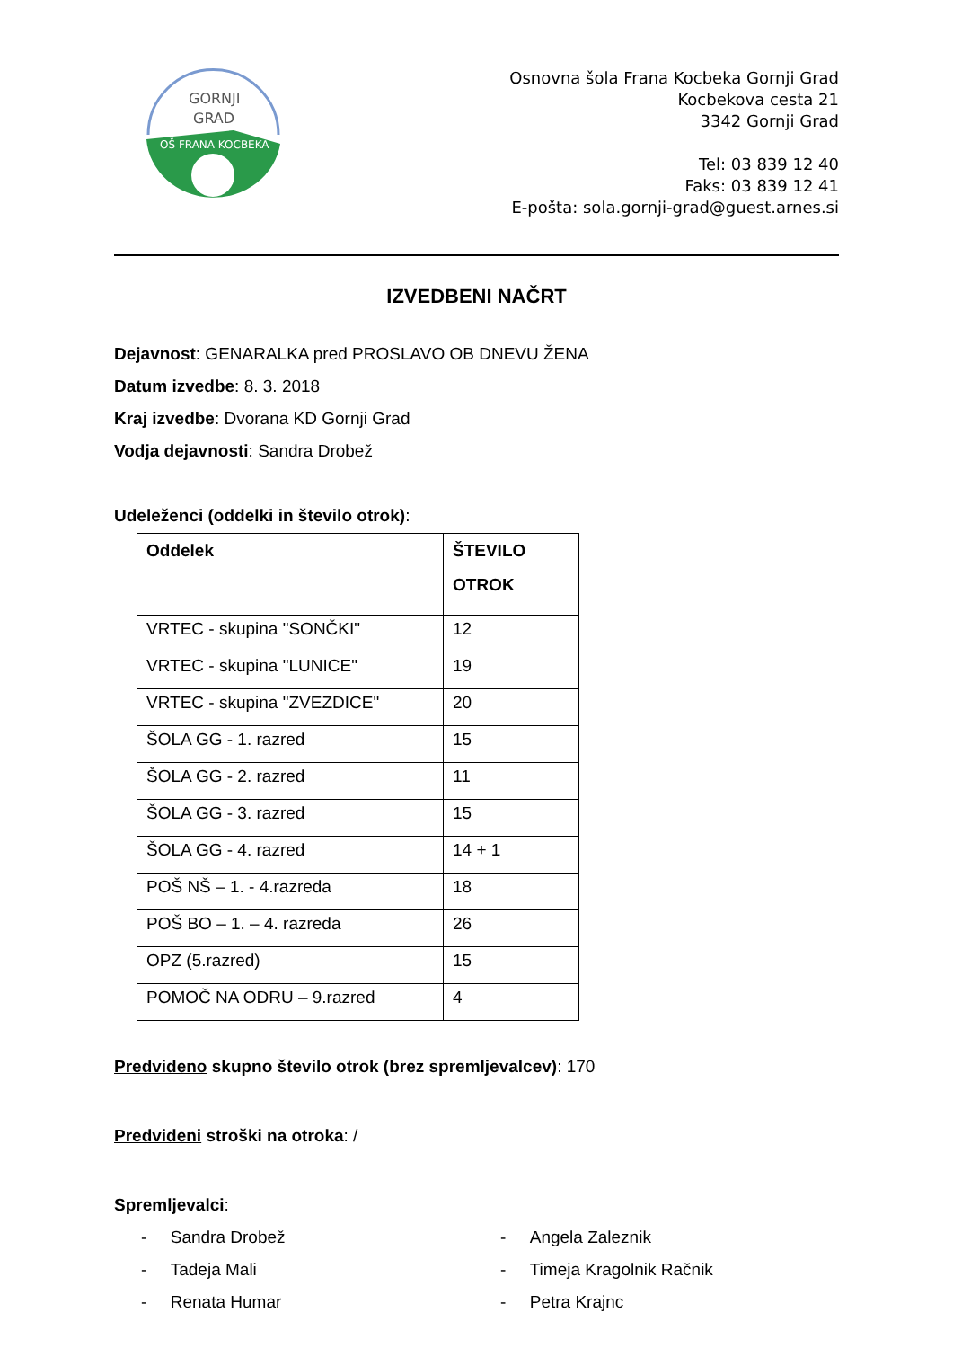GORNJI
GRAD
OŠ FRANA KOCBEKA
Osnovna šola Frana Kocbeka Gornji Grad
Kocbekova cesta 21
3342 Gornji Grad
Tel: 03 839 12 40
Faks: 03 839 12 41
E-pošta: sola.gornji-grad@guest.arnes.si
IZVEDBENI NAČRT
Dejavnost: GENARALKA pred PROSLAVO OB DNEVU ŽENA
Datum izvedbe: 8. 3. 2018
Kraj izvedbe: Dvorana KD Gornji Grad
Vodja dejavnosti: Sandra Drobež
Udeleženci (oddelki in število otrok):
| Oddelek | ŠTEVILO OTROK |
| --- | --- |
| VRTEC - skupina "SONČKI" | 12 |
| VRTEC - skupina "LUNICE" | 19 |
| VRTEC - skupina "ZVEZDICE" | 20 |
| ŠOLA GG - 1. razred | 15 |
| ŠOLA GG - 2. razred | 11 |
| ŠOLA GG - 3. razred | 15 |
| ŠOLA GG - 4. razred | 14 + 1 |
| POŠ NŠ – 1. - 4.razreda | 18 |
| POŠ BO – 1. – 4. razreda | 26 |
| OPZ (5.razred) | 15 |
| POMOČ NA ODRU – 9.razred | 4 |
Predvideno skupno število otrok (brez spremljevalcev): 170
Predvideni stroški na otroka: /
Spremljevalci:
- Sandra Drobež
- Tadeja Mali
- Renata Humar
- Angela Zaleznik
- Timeja Kragolnik Račnik
- Petra Krajnc